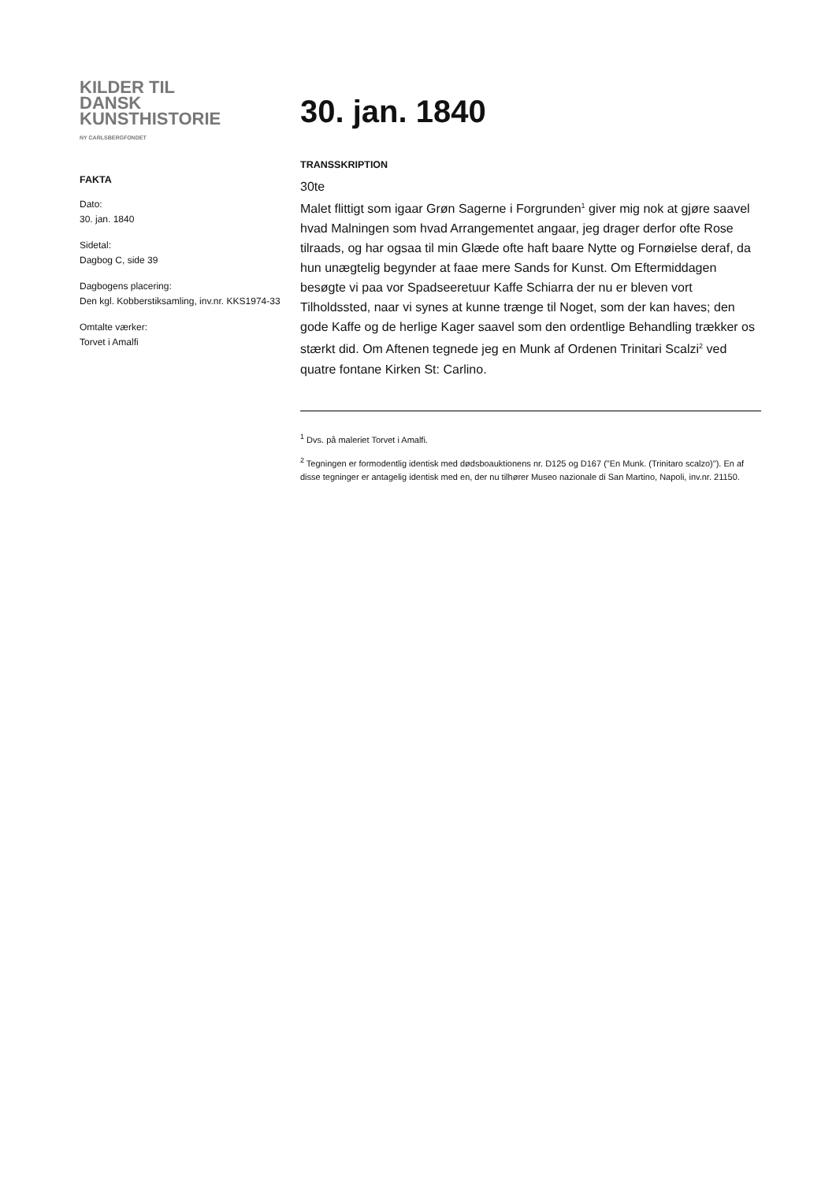KILDER TIL
DANSK
KUNSTHISTORIE
NY CARLSBERGFONDET
FAKTA
Dato:
30. jan. 1840
Sidetal:
Dagbog C, side 39
Dagbogens placering:
Den kgl. Kobberstiksamling, inv.nr. KKS1974-33
Omtalte værker:
Torvet i Amalfi
30. jan. 1840
TRANSSKRIPTION
30te
Malet flittigt som igaar Grøn Sagerne i Forgrunden<sup>1</sup> giver mig nok at gjøre saavel hvad Malningen som hvad Arrangementet angaar, jeg drager derfor ofte Rose tilraads, og har ogsaa til min Glæde ofte haft baare Nytte og Fornøielse deraf, da hun unægtelig begynder at faae mere Sands for Kunst. Om Eftermiddagen besøgte vi paa vor Spadseeretuur Kaffe Schiarra der nu er bleven vort Tilholdssted, naar vi synes at kunne trænge til Noget, som der kan haves; den gode Kaffe og de herlige Kager saavel som den ordentlige Behandling trækker os stærkt did. Om Aftenen tegnede jeg en Munk af Ordenen Trinitari Scalzi<sup>2</sup> ved quatre fontane Kirken St: Carlino.
<sup>1</sup> Dvs. på maleriet Torvet i Amalfi.
<sup>2</sup> Tegningen er formodentlig identisk med dødsboauktionens nr. D125 og D167 ("En Munk. (Trinitaro scalzo)"). En af disse tegninger er antagelig identisk med en, der nu tilhører Museo nazionale di San Martino, Napoli, inv.nr. 21150.